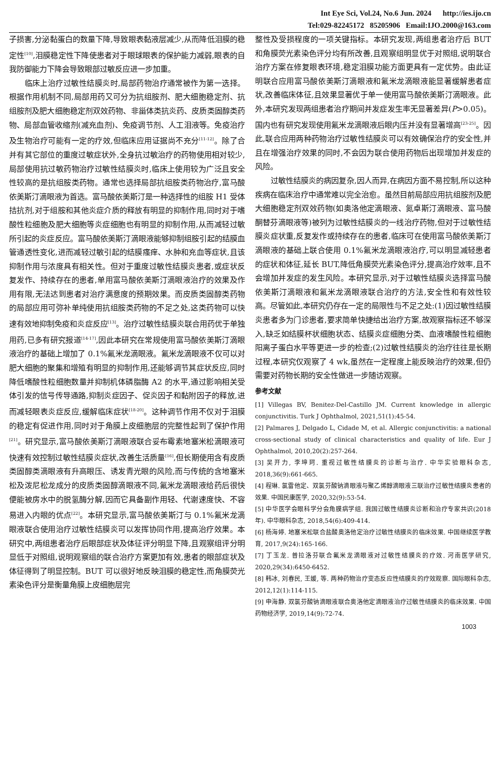Int Eye Sci, Vol.24, No.6 Jun. 2024 http://ies.ijo.cn
Tel:029-82245172 85205906 Email:IJO.2000@163.com
子损害,分泌黏蛋白的数量下降,导致眼表黏液层减少,从而降低泪膜的稳定性<sup>[10]</sup>,泪膜稳定性下降使患者对于眼球眼表的保护能力减弱,眼表的自我防御能力下降会导致眼部过敏反应进一步加重。
临床上治疗过敏性结膜炎时,局部药物治疗通常被作为第一选择。根据作用机制不同,局部用药又可分为抗组胺剂、肥大细胞稳定剂、抗组胺剂及肥大细胞稳定剂双效药物、非甾体类抗炎药、皮质类固醇类药物、局部血管收缩剂(减充血剂)、免疫调节剂、人工泪液等。免疫治疗及生物治疗可能有一定的疗效,但临床应用证据尚不充分<sup>[11-12]</sup>。除了合并有其它部位的重度过敏症状外,全身抗过敏治疗的药物使用相对较少,局部使用抗过敏药物治疗过敏性结膜炎时,临床上使用较为广泛且安全性较高的是抗组胺类药物。通常也选择局部抗组胺类药物治疗,富马酸依美斯汀滴眼液为首选。富马酸依美斯汀是一种选择性的组胺 H1 受体拮抗剂,对于组胺和其他炎症介质的释放有明显的抑制作用,同时对于嗜酸性粒细胞及肥大细胞等炎症细胞也有明显的抑制作用,从而减轻过敏所引起的炎症反应。富马酸依美斯汀滴眼液能够抑制组胺引起的结膜血管通透性变化,进而减轻过敏引起的结膜瘙痒、水肿和充血等症状,且该抑制作用与浓度具有相关性。但对于重度过敏性结膜炎患者,或症状反复发作、持续存在的患者,单用富马酸依美斯汀滴眼液治疗的效果及作用有限,无法达到患者对治疗满意度的预期效果。而皮质类固醇类药物的局部应用可弥补单纯使用抗组胺类药物的不足之处,这类药物可以快速有效地抑制免疫和炎症反应<sup>[13]</sup>。治疗过敏性结膜炎联合用药优于单独用药,已多有研究报道<sup>[14-17]</sup>,因此本研究在常规使用富马酸依美斯汀滴眼液治疗的基础上增加了 0.1%氟米龙滴眼液。氟米龙滴眼液不仅可以对肥大细胞的聚集和增殖有明显的抑制作用,还能够调节其症状反应,同时降低嗜酸性粒细胞数量并抑制机体磷脂酶 A2 的水平,通过影响相关受体引发的信号传导通路,抑制炎症因子、促炎因子和黏附因子的释放,进而减轻眼表炎症反应,缓解临床症状<sup>[18-20]</sup>。这种调节作用不仅对于泪膜的稳定有促进作用,同时对于角膜上皮细胞层的完整性起到了保护作用<sup>[21]</sup>。研究显示,富马酸依美斯汀滴眼液联合妥布霉素地塞米松滴眼液可快速有效控制过敏性结膜炎症状,改善生活质量<sup>[16]</sup>,但长期使用含有皮质类固醇类滴眼液有升高眼压、诱发青光眼的风险,而与传统的含地塞米松及泼尼松龙成分的皮质类固醇滴眼液不同,氟米龙滴眼液给药后很快便能被房水中的脱氢酶分解,因而它具备副作用轻、代谢速度快、不容易进入内眼的优点<sup>[22]</sup>。本研究显示,富马酸依美斯汀与 0.1%氟米龙滴眼液联合使用治疗过敏性结膜炎可以发挥协同作用,提高治疗效果。本研究中,两组患者治疗后眼部症状及体征评分明显下降,且观察组评分明显低于对照组,说明观察组的联合治疗方案更加有效,患者的眼部症状及体征得到了明显控制。BUT 可以很好地反映泪膜的稳定性,而角膜荧光素染色评分是衡量角膜上皮细胞层完
整性及受损程度的一项关键指标。本研究发现,两组患者治疗后 BUT 和角膜荧光素染色评分均有所改善,且观察组明显优于对照组,说明联合治疗方案在修复眼表环境,稳定泪膜功能方面更具有一定优势。由此证明联合应用富马酸依美斯汀滴眼液和氟米龙滴眼液能显著缓解患者症状,改善临床体征,且效果显著优于单一使用富马酸依美斯汀滴眼液。此外,本研究发现两组患者治疗期间并发症发生率无显著差异(P>0.05)。国内也有研究发现使用氟米龙滴眼液后眼内压并没有显著增高<sup>[23-25]</sup>。因此,联合应用两种药物治疗过敏性结膜炎可以有效确保治疗的安全性,并且在增强治疗效果的同时,不会因为联合使用药物后出现增加并发症的风险。
过敏性结膜炎的病因复杂,因人而异,在病因方面不易控制,所以这种疾病在临床治疗中通常难以完全治愈。虽然目前局部应用抗组胺剂及肥大细胞稳定剂双效药物(如奥洛他定滴眼液、氮卓斯汀滴眼液、富马酸酮替芬滴眼液等)被列为过敏性结膜炎的一线治疗药物,但对于过敏性结膜炎症状重,反复发作或持续存在的患者,临床可在使用富马酸依美斯汀滴眼液的基础上联合使用 0.1%氟米龙滴眼液治疗,可以明显减轻患者的症状和体征,延长 BUT,降低角膜荧光素染色评分,提高治疗效率,且不会增加并发症的发生风险。本研究显示,对于过敏性结膜炎选择富马酸依美斯汀滴眼液和氟米龙滴眼液联合治疗的方法,安全性和有效性较高。尽管如此,本研究仍存在一定的局限性与不足之处:(1)因过敏性结膜炎患者多为门诊患者,要求简单快捷给出治疗方案,故观察指标还不够深入,缺乏如结膜杯状细胞状态、结膜炎症细胞分类、血液嗜酸性粒细胞阳离子蛋白水平等更进一步的检查;(2)过敏性结膜炎的治疗往往是长期过程,本研究仅观察了 4 wk,虽然在一定程度上能反映治疗的效果,但仍需要对药物长期的安全性做进一步随访观察。
参考文献
[1] Villegas BV, Benitez-Del-Castillo JM. Current knowledge in allergic conjunctivitis. Turk J Ophthalmol, 2021,51(1):45-54.
[2] Palmares J, Delgado L, Cidade M, et al. Allergic conjunctivitis: a national cross-sectional study of clinical characteristics and quality of life. Eur J Ophthalmol, 2010,20(2):257-264.
[3] 吴开力, 李坤珂. 重视过敏性结膜炎的诊断与治疗. 中华实验眼科杂志, 2018,36(9):661-665.
[4] 程琳. 氯雷他定、双氯芬酸钠滴眼液与聚乙烯醇滴眼液三联治疗过敏性结膜炎患者的效果. 中国民康医学, 2020,32(9):53-54.
[5] 中华医学会眼科学分会角膜病学组. 我国过敏性结膜炎诊断和治疗专家共识(2018 年). 中华眼科杂志, 2018,54(6):409-414.
[6] 杨海婷. 地塞米松联合盐酸奥洛他定治疗过敏性结膜炎的临床效果. 中国继续医学教育, 2017,9(24):165-166.
[7] 丁玉龙. 普拉洛芬联合氟米龙滴眼液对过敏性结膜炎的疗效. 河南医学研究, 2020,29(34):6450-6452.
[8] 韩冰, 刘春民, 王媛, 等. 两种药物治疗变态反应性结膜炎的疗效观察. 国际眼科杂志, 2012,12(1):114-115.
[9] 申海静. 双氯芬酸钠滴眼液联合奥洛他定滴眼液治疗过敏性结膜炎的临床效果. 中国药物经济学, 2019,14(9):72-74.
1003